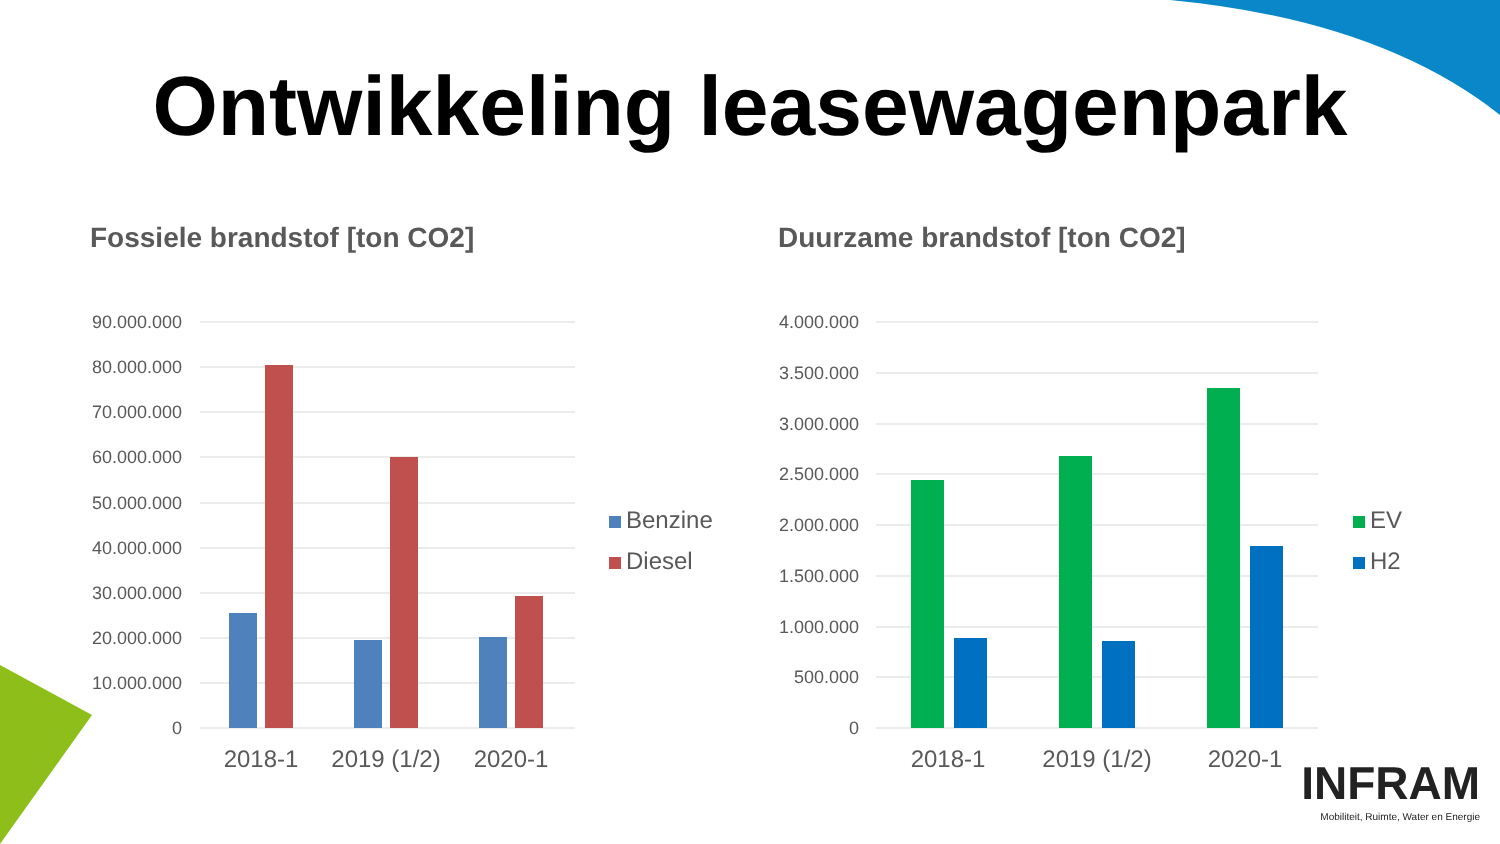Ontwikkeling leasewagenpark
Fossiele brandstof [ton CO2]
90.000.000
80.000.000
70.000.000
60.000.000
50.000.000
40.000.000
30.000.000
20.000.000
10.000.000
0
2018-1
2019 (1/2)
2020-1
Benzine
Diesel
Duurzame brandstof [ton CO2]
4.000.000
3.500.000
3.000.000
2.500.000
2.000.000
1.500.000
1.000.000
500.000
0
2018-1
2019 (1/2)
2020-1
EV
H2
INFRAM
Mobiliteit, Ruimte, Water en Energie